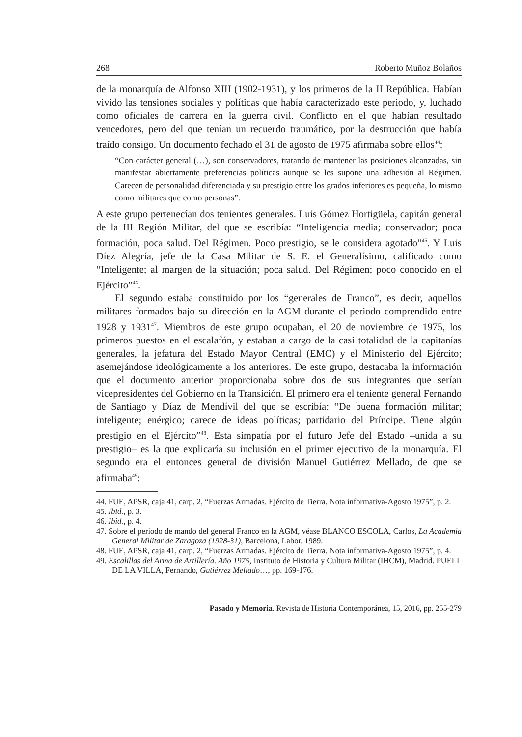268 Roberto Muñoz Bolaños
de la monarquía de Alfonso XIII (1902-1931), y los primeros de la II República. Habían vivido las tensiones sociales y políticas que había caracterizado este periodo, y, luchado como oficiales de carrera en la guerra civil. Conflicto en el que habían resultado vencedores, pero del que tenían un recuerdo traumático, por la destrucción que había traído consigo. Un documento fechado el 31 de agosto de 1975 afirmaba sobre ellos<sup>44</sup>:
“Con carácter general (…), son conservadores, tratando de mantener las posiciones alcanzadas, sin manifestar abiertamente preferencias políticas aunque se les supone una adhesión al Régimen. Carecen de personalidad diferenciada y su prestigio entre los grados inferiores es pequeña, lo mismo como militares que como personas”.
A este grupo pertenecían dos tenientes generales. Luis Gómez Hortigüela, capitán general de la III Región Militar, del que se escribía: “Inteligencia media; conservador; poca formación, poca salud. Del Régimen. Poco prestigio, se le considera agotado”<sup>45</sup>. Y Luis Díez Alegría, jefe de la Casa Militar de S. E. el Generalísimo, calificado como “Inteligente; al margen de la situación; poca salud. Del Régimen; poco conocido en el Ejército”<sup>46</sup>.
El segundo estaba constituido por los “generales de Franco”, es decir, aquellos militares formados bajo su dirección en la AGM durante el periodo comprendido entre 1928 y 1931<sup>47</sup>. Miembros de este grupo ocupaban, el 20 de noviembre de 1975, los primeros puestos en el escalafón, y estaban a cargo de la casi totalidad de la capitanías generales, la jefatura del Estado Mayor Central (EMC) y el Ministerio del Ejército; asemejándose ideológicamente a los anteriores. De este grupo, destacaba la información que el documento anterior proporcionaba sobre dos de sus integrantes que serían vicepresidentes del Gobierno en la Transición. El primero era el teniente general Fernando de Santiago y Díaz de Mendívil del que se escribía: “De buena formación militar; inteligente; enérgico; carece de ideas políticas; partidario del Príncipe. Tiene algún prestigio en el Ejército”<sup>48</sup>. Esta simpatía por el futuro Jefe del Estado –unida a su prestigio– es la que explicaría su inclusión en el primer ejecutivo de la monarquía. El segundo era el entonces general de división Manuel Gutiérrez Mellado, de que se afirmaba<sup>49</sup>:
44. FUE, APSR, caja 41, carp. 2, “Fuerzas Armadas. Ejército de Tierra. Nota informativa-Agosto 1975”, p. 2.
45. Ibid., p. 3.
46. Ibid., p. 4.
47. Sobre el periodo de mando del general Franco en la AGM, véase BLANCO ESCOLA, Carlos, La Academia General Militar de Zaragoza (1928-31), Barcelona, Labor. 1989.
48. FUE, APSR, caja 41, carp. 2, “Fuerzas Armadas. Ejército de Tierra. Nota informativa-Agosto 1975”, p. 4.
49. Escalillas del Arma de Artillería. Año 1975, Instituto de Historia y Cultura Militar (IHCM), Madrid. PUELL DE LA VILLA, Fernando, Gutiérrez Mellado…, pp. 169-176.
Pasado y Memoria. Revista de Historia Contemporánea, 15, 2016, pp. 255-279